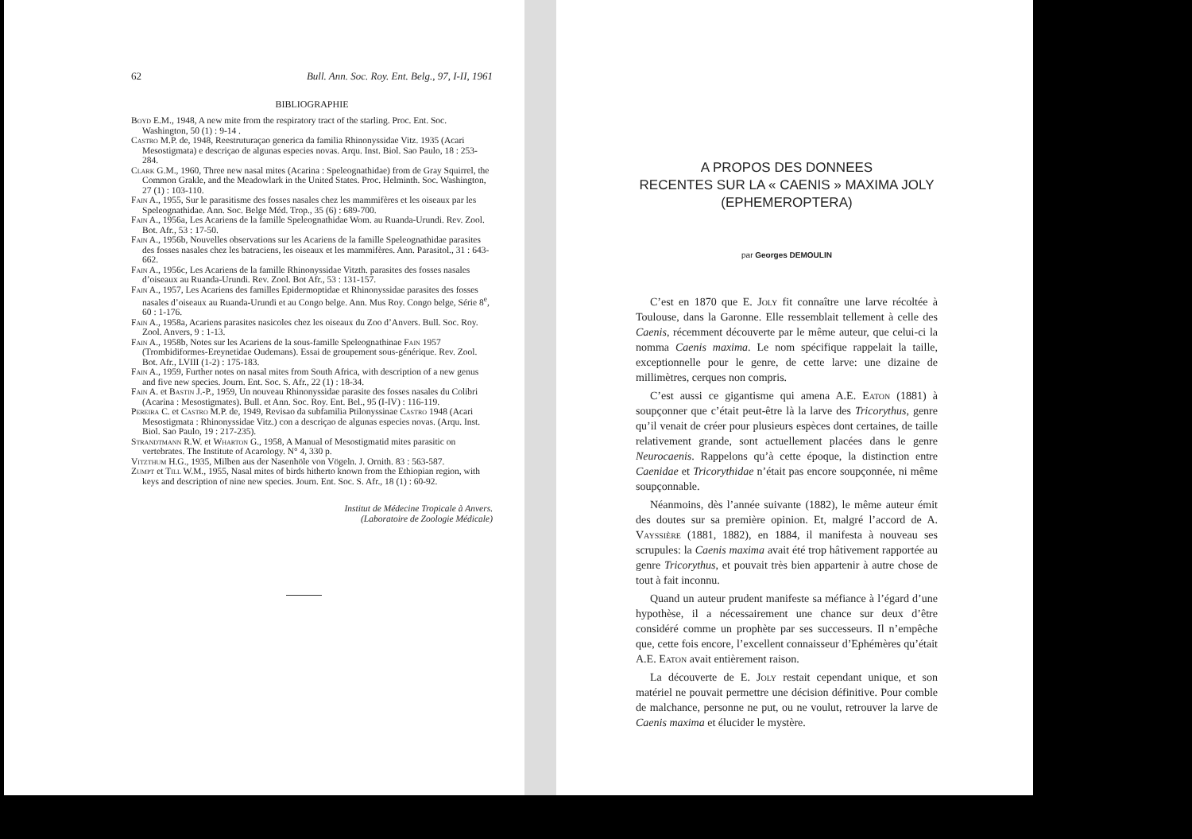62 Bull. Ann. Soc. Roy. Ent. Belg., 97, I-II, 1961
BIBLIOGRAPHIE
Boyd E.M., 1948, A new mite from the respiratory tract of the starling. Proc. Ent. Soc. Washington, 50 (1) : 9-14 .
Castro M.P. de, 1948, Reestruturaçao generica da familia Rhinonyssidae Vitz. 1935 (Acari Mesostigmata) e descriçao de algunas especies novas. Arqu. Inst. Biol. Sao Paulo, 18 : 253-284.
Clark G.M., 1960, Three new nasal mites (Acarina : Speleognathidae) from de Gray Squirrel, the Common Grakle, and the Meadowlark in the United States. Proc. Helminth. Soc. Washington, 27 (1) : 103-110.
Fain A., 1955, Sur le parasitisme des fosses nasales chez les mammifères et les oiseaux par les Speleognathidae. Ann. Soc. Belge Méd. Trop., 35 (6) : 689-700.
Fain A., 1956a, Les Acariens de la famille Speleognathidae Wom. au Ruanda-Urundi. Rev. Zool. Bot. Afr., 53 : 17-50.
Fain A., 1956b, Nouvelles observations sur les Acariens de la famille Speleognathidae parasites des fosses nasales chez les batraciens, les oiseaux et les mammifères. Ann. Parasitol., 31 : 643-662.
Fain A., 1956c, Les Acariens de la famille Rhinonyssidae Vitzth. parasites des fosses nasales d’oiseaux au Ruanda-Urundi. Rev. Zool. Bot Afr., 53 : 131-157.
Fain A., 1957, Les Acariens des familles Epidermoptidae et Rhinonyssidae parasites des fosses nasales d’oiseaux au Ruanda-Urundi et au Congo belge. Ann. Mus Roy. Congo belge, Série 8<sup>e</sup>, 60 : 1-176.
Fain A., 1958a, Acariens parasites nasicoles chez les oiseaux du Zoo d’Anvers. Bull. Soc. Roy. Zool. Anvers, 9 : 1-13.
Fain A., 1958b, Notes sur les Acariens de la sous-famille Speleognathinae Fain 1957 (Trombidiformes-Ereynetidae Oudemans). Essai de groupement sous-générique. Rev. Zool. Bot. Afr., LVIII (1-2) : 175-183.
Fain A., 1959, Further notes on nasal mites from South Africa, with description of a new genus and five new species. Journ. Ent. Soc. S. Afr., 22 (1) : 18-34.
Fain A. et Bastin J.-P., 1959, Un nouveau Rhinonyssidae parasite des fosses nasales du Colibri (Acarina : Mesostigmates). Bull. et Ann. Soc. Roy. Ent. Bel., 95 (I-IV) : 116-119.
Pereira C. et Castro M.P. de, 1949, Revisao da subfamilia Ptilonyssinae Castro 1948 (Acari Mesostigmata : Rhinonyssidae Vitz.) con a descriçao de algunas especies novas. (Arqu. Inst. Biol. Sao Paulo, 19 : 217-235).
Strandtmann R.W. et Wharton G., 1958, A Manual of Mesostigmatid mites parasitic on vertebrates. The Institute of Acarology. N° 4, 330 p.
Vitzthum H.G., 1935, Milben aus der Nasenhöle von Vögeln. J. Ornith. 83 : 563-587.
Zumpt et Till W.M., 1955, Nasal mites of birds hitherto known from the Ethiopian region, with keys and description of nine new species. Journ. Ent. Soc. S. Afr., 18 (1) : 60-92.
Institut de Médecine Tropicale à Anvers.
(Laboratoire de Zoologie Médicale)
A PROPOS DES DONNEES
RECENTES SUR LA « CAENIS » MAXIMA JOLY
(EPHEMEROPTERA)
par Georges DEMOULIN
C’est en 1870 que E. Joly fit connaître une larve récoltée à Toulouse, dans la Garonne. Elle ressemblait tellement à celle des Caenis, récemment découverte par le même auteur, que celui-ci la nomma Caenis maxima. Le nom spécifique rappelait la taille, exceptionnelle pour le genre, de cette larve: une dizaine de millimètres, cerques non compris.
C’est aussi ce gigantisme qui amena A.E. Eaton (1881) à soupçonner que c’était peut-être là la larve des Tricorythus, genre qu’il venait de créer pour plusieurs espèces dont certaines, de taille relativement grande, sont actuellement placées dans le genre Neurocaenis. Rappelons qu’à cette époque, la distinction entre Caenidae et Tricorythidae n’était pas encore soupçonnée, ni même soupçonnable.
Néanmoins, dès l’année suivante (1882), le même auteur émit des doutes sur sa première opinion. Et, malgré l’accord de A. Vayssière (1881, 1882), en 1884, il manifesta à nouveau ses scrupules: la Caenis maxima avait été trop hâtivement rapportée au genre Tricorythus, et pouvait très bien appartenir à autre chose de tout à fait inconnu.
Quand un auteur prudent manifeste sa méfiance à l’égard d’une hypothèse, il a nécessairement une chance sur deux d’être considéré comme un prophète par ses successeurs. Il n’empêche que, cette fois encore, l’excellent connaisseur d’Ephémères qu’était A.E. Eaton avait entièrement raison.
La découverte de E. Joly restait cependant unique, et son matériel ne pouvait permettre une décision définitive. Pour comble de malchance, personne ne put, ou ne voulut, retrouver la larve de Caenis maxima et élucider le mystère.